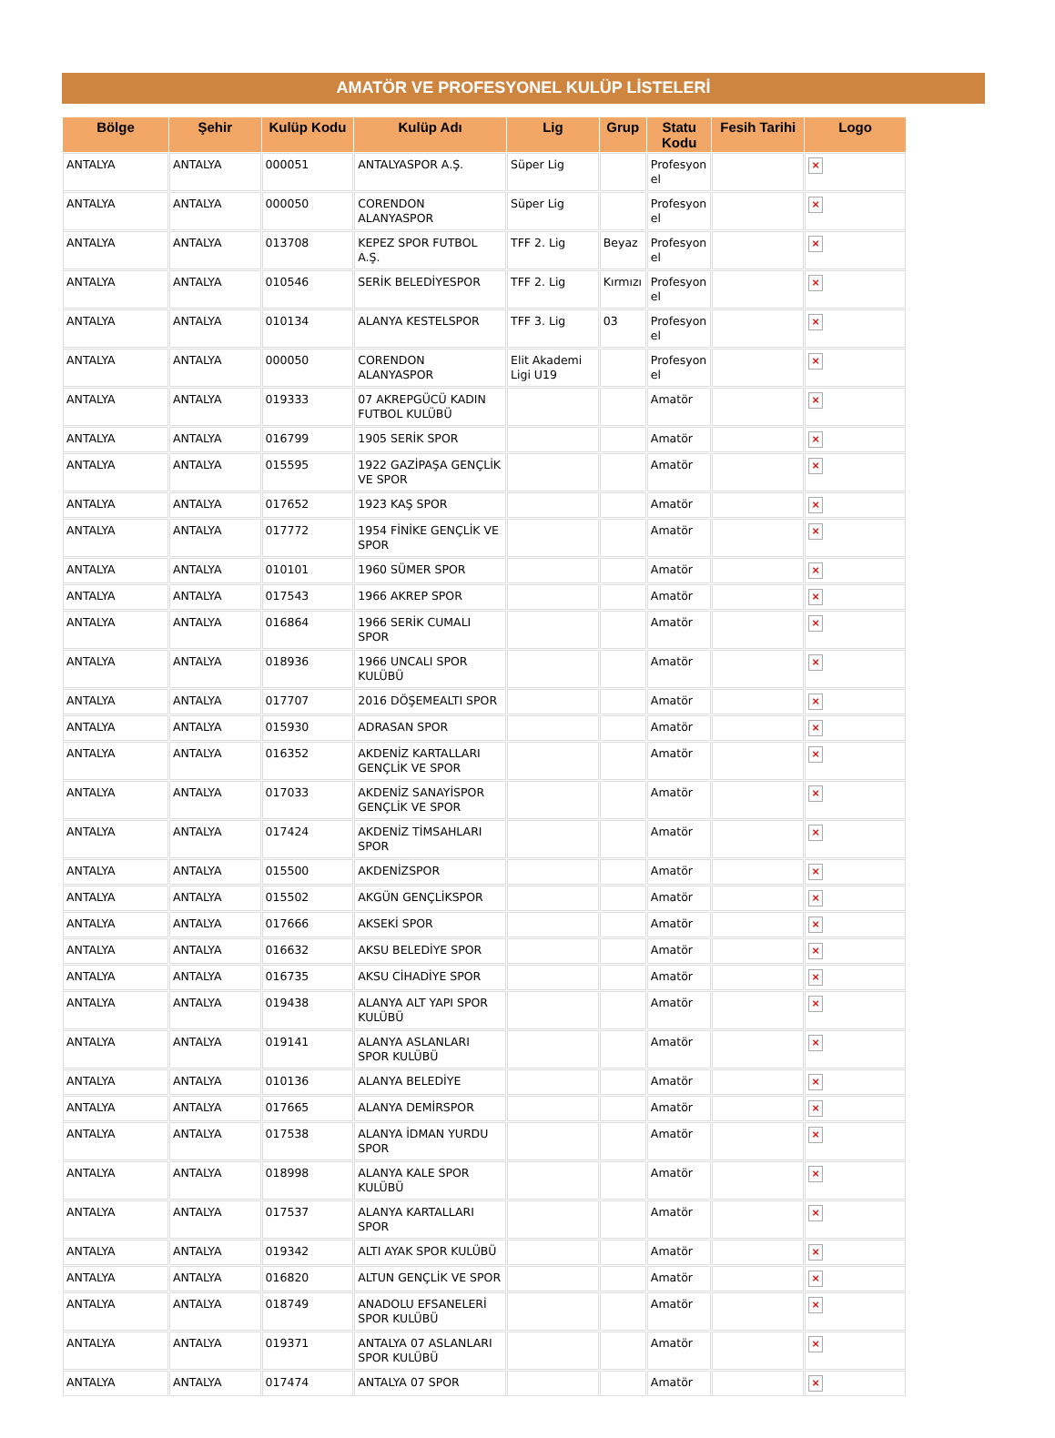AMATÖR VE PROFESYONEL KULÜP LİSTELERİ
| Bölge | Şehir | Kulüp Kodu | Kulüp Adı | Lig | Grup | Statu Kodu | Fesih Tarihi | Logo |
| --- | --- | --- | --- | --- | --- | --- | --- | --- |
| ANTALYA | ANTALYA | 000051 | ANTALYASPOR A.Ş. | Süper Lig | | Profesyon el | | × |
| ANTALYA | ANTALYA | 000050 | CORENDON ALANYASPOR | Süper Lig | | Profesyon el | | × |
| ANTALYA | ANTALYA | 013708 | KEPEZ SPOR FUTBOL A.Ş. | TFF 2. Lig | Beyaz | Profesyon el | | × |
| ANTALYA | ANTALYA | 010546 | SERİK BELEDİYESPOR | TFF 2. Lig | Kırmızı | Profesyon el | | × |
| ANTALYA | ANTALYA | 010134 | ALANYA KESTELSPOR | TFF 3. Lig | 03 | Profesyon el | | × |
| ANTALYA | ANTALYA | 000050 | CORENDON ALANYASPOR | Elit Akademi Ligi U19 | | Profesyon el | | × |
| ANTALYA | ANTALYA | 019333 | 07 AKREPGÜCÜ KADIN FUTBOL KULÜBÜ | | | Amatör | | × |
| ANTALYA | ANTALYA | 016799 | 1905 SERİK SPOR | | | Amatör | | × |
| ANTALYA | ANTALYA | 015595 | 1922 GAZİPAŞA GENÇLİK VE SPOR | | | Amatör | | × |
| ANTALYA | ANTALYA | 017652 | 1923 KAŞ SPOR | | | Amatör | | × |
| ANTALYA | ANTALYA | 017772 | 1954 FİNİKE GENÇLİK VE SPOR | | | Amatör | | × |
| ANTALYA | ANTALYA | 010101 | 1960 SÜMER SPOR | | | Amatör | | × |
| ANTALYA | ANTALYA | 017543 | 1966 AKREP SPOR | | | Amatör | | × |
| ANTALYA | ANTALYA | 016864 | 1966 SERİK CUMALI SPOR | | | Amatör | | × |
| ANTALYA | ANTALYA | 018936 | 1966 UNCALI SPOR KULÜBÜ | | | Amatör | | × |
| ANTALYA | ANTALYA | 017707 | 2016 DÖŞEMEALTI SPOR | | | Amatör | | × |
| ANTALYA | ANTALYA | 015930 | ADRASAN SPOR | | | Amatör | | × |
| ANTALYA | ANTALYA | 016352 | AKDENİZ KARTALLARI GENÇLİK VE SPOR | | | Amatör | | × |
| ANTALYA | ANTALYA | 017033 | AKDENİZ SANAYİSPOR GENÇLİK VE SPOR | | | Amatör | | × |
| ANTALYA | ANTALYA | 017424 | AKDENİZ TİMSAHLARI SPOR | | | Amatör | | × |
| ANTALYA | ANTALYA | 015500 | AKDENİZSPOR | | | Amatör | | × |
| ANTALYA | ANTALYA | 015502 | AKGÜN GENÇLİKSPOR | | | Amatör | | × |
| ANTALYA | ANTALYA | 017666 | AKSEKİ SPOR | | | Amatör | | × |
| ANTALYA | ANTALYA | 016632 | AKSU BELEDİYE SPOR | | | Amatör | | × |
| ANTALYA | ANTALYA | 016735 | AKSU CİHADİYE SPOR | | | Amatör | | × |
| ANTALYA | ANTALYA | 019438 | ALANYA ALT YAPI SPOR KULÜBÜ | | | Amatör | | × |
| ANTALYA | ANTALYA | 019141 | ALANYA ASLANLARI SPOR KULÜBÜ | | | Amatör | | × |
| ANTALYA | ANTALYA | 010136 | ALANYA BELEDİYE | | | Amatör | | × |
| ANTALYA | ANTALYA | 017665 | ALANYA DEMİRSPOR | | | Amatör | | × |
| ANTALYA | ANTALYA | 017538 | ALANYA İDMAN YURDU SPOR | | | Amatör | | × |
| ANTALYA | ANTALYA | 018998 | ALANYA KALE SPOR KULÜBÜ | | | Amatör | | × |
| ANTALYA | ANTALYA | 017537 | ALANYA KARTALLARI SPOR | | | Amatör | | × |
| ANTALYA | ANTALYA | 019342 | ALTI AYAK SPOR KULÜBÜ | | | Amatör | | × |
| ANTALYA | ANTALYA | 016820 | ALTUN GENÇLİK VE SPOR | | | Amatör | | × |
| ANTALYA | ANTALYA | 018749 | ANADOLU EFSANELERİ SPOR KULÜBÜ | | | Amatör | | × |
| ANTALYA | ANTALYA | 019371 | ANTALYA 07 ASLANLARI SPOR KULÜBÜ | | | Amatör | | × |
| ANTALYA | ANTALYA | 017474 | ANTALYA 07 SPOR | | | Amatör | | × |